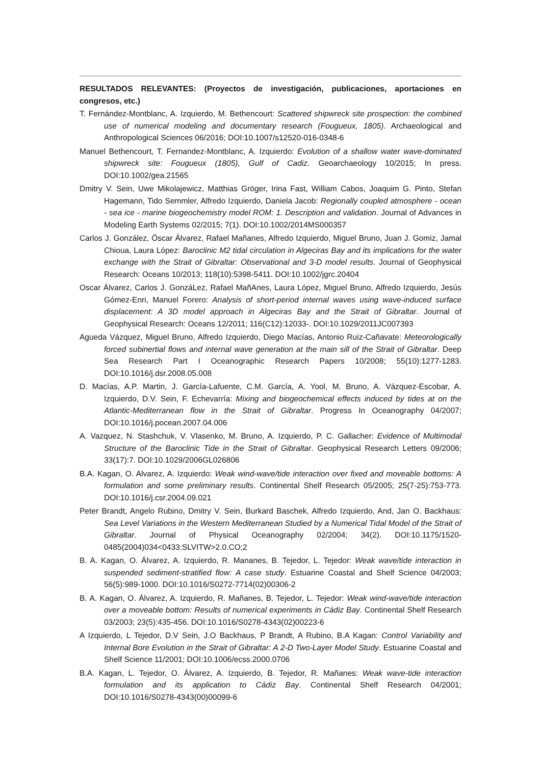RESULTADOS RELEVANTES: (Proyectos de investigación, publicaciones, aportaciones en congresos, etc.)
T. Fernández-Montblanc, A. Izquierdo, M. Bethencourt: Scattered shipwreck site prospection: the combined use of numerical modeling and documentary research (Fougueux, 1805). Archaeological and Anthropological Sciences 06/2016; DOI:10.1007/s12520-016-0348-6
Manuel Bethencourt, T. Fernandez-Montblanc, A. Izquierdo: Evolution of a shallow water wave-dominated shipwreck site: Fougueux (1805), Gulf of Cadiz. Geoarchaeology 10/2015; In press. DOI:10.1002/gea.21565
Dmitry V. Sein, Uwe Mikolajewicz, Matthias Gröger, Irina Fast, William Cabos, Joaquim G. Pinto, Stefan Hagemann, Tido Semmler, Alfredo Izquierdo, Daniela Jacob: Regionally coupled atmosphere - ocean - sea ice - marine biogeochemistry model ROM: 1. Description and validation. Journal of Advances in Modeling Earth Systems 02/2015; 7(1). DOI:10.1002/2014MS000357
Carlos J. González, Öscar Álvarez, Rafael Mañanes, Alfredo Izquierdo, Miguel Bruno, Juan J. Gomiz, Jamal Chioua, Laura López: Baroclinic M2 tidal circulation in Algeciras Bay and its implications for the water exchange with the Strait of Gibraltar: Observational and 3-D model results. Journal of Geophysical Research: Oceans 10/2013; 118(10):5398-5411. DOI:10.1002/jgrc.20404
Oscar Álvarez, Carlos J. GonzáLez, Rafael MañAnes, Laura López, Miguel Bruno, Alfredo Izquierdo, Jesús Gómez-Enri, Manuel Forero: Analysis of short-period internal waves using wave-induced surface displacement: A 3D model approach in Algeciras Bay and the Strait of Gibraltar. Journal of Geophysical Research: Oceans 12/2011; 116(C12):12033-. DOI:10.1029/2011JC007393
Agueda Vázquez, Miguel Bruno, Alfredo Izquierdo, Diego Macías, Antonio Ruiz-Cañavate: Meteorologically forced subinertial flows and internal wave generation at the main sill of the Strait of Gibraltar. Deep Sea Research Part I Oceanographic Research Papers 10/2008; 55(10):1277-1283. DOI:10.1016/j.dsr.2008.05.008
D. Macías, A.P. Martin, J. García-Lafuente, C.M. García, A. Yool, M. Bruno, A. Vázquez-Escobar, A. Izquierdo, D.V. Sein, F. Echevarría: Mixing and biogeochemical effects induced by tides at on the Atlantic-Mediterranean flow in the Strait of Gibraltar. Progress In Oceanography 04/2007; DOI:10.1016/j.pocean.2007.04.006
A. Vazquez, N. Stashchuk, V. Vlasenko, M. Bruno, A. Izquierdo, P. C. Gallacher: Evidence of Multimodal Structure of the Baroclinic Tide in the Strait of Gibraltar. Geophysical Research Letters 09/2006; 33(17):7. DOI:10.1029/2006GL026806
B.A. Kagan, O. Alvarez, A. Izquierdo: Weak wind-wave/tide interaction over fixed and moveable bottoms: A formulation and some preliminary results. Continental Shelf Research 05/2005; 25(7-25):753-773. DOI:10.1016/j.csr.2004.09.021
Peter Brandt, Angelo Rubino, Dmitry V. Sein, Burkard Baschek, Alfredo Izquierdo, And, Jan O. Backhaus: Sea Level Variations in the Western Mediterranean Studied by a Numerical Tidal Model of the Strait of Gibraltar. Journal of Physical Oceanography 02/2004; 34(2). DOI:10.1175/1520-0485(2004)034<0433:SLVITW>2.0.CO;2
B. A. Kagan, O. Álvarez, A. Izquierdo, R. Mananes, B. Tejedor, L. Tejedor: Weak wave/tide interaction in suspended sediment-stratified flow: A case study. Estuarine Coastal and Shelf Science 04/2003; 56(5):989-1000. DOI:10.1016/S0272-7714(02)00306-2
B. A. Kagan, O. Álvarez, A. Izquierdo, R. Mañanes, B. Tejedor, L. Tejedor: Weak wind-wave/tide interaction over a moveable bottom: Results of numerical experiments in Cádiz Bay. Continental Shelf Research 03/2003; 23(5):435-456. DOI:10.1016/S0278-4343(02)00223-6
A Izquierdo, L Tejedor, D.V Sein, J.O Backhaus, P Brandt, A Rubino, B.A Kagan: Control Variability and Internal Bore Evolution in the Strait of Gibraltar: A 2-D Two-Layer Model Study. Estuarine Coastal and Shelf Science 11/2001; DOI:10.1006/ecss.2000.0706
B.A. Kagan, L. Tejedor, O. Álvarez, A. Izquierdo, B. Tejedor, R. Mañanes: Weak wave-tide interaction formulation and its application to Cádiz Bay. Continental Shelf Research 04/2001; DOI:10.1016/S0278-4343(00)00099-6